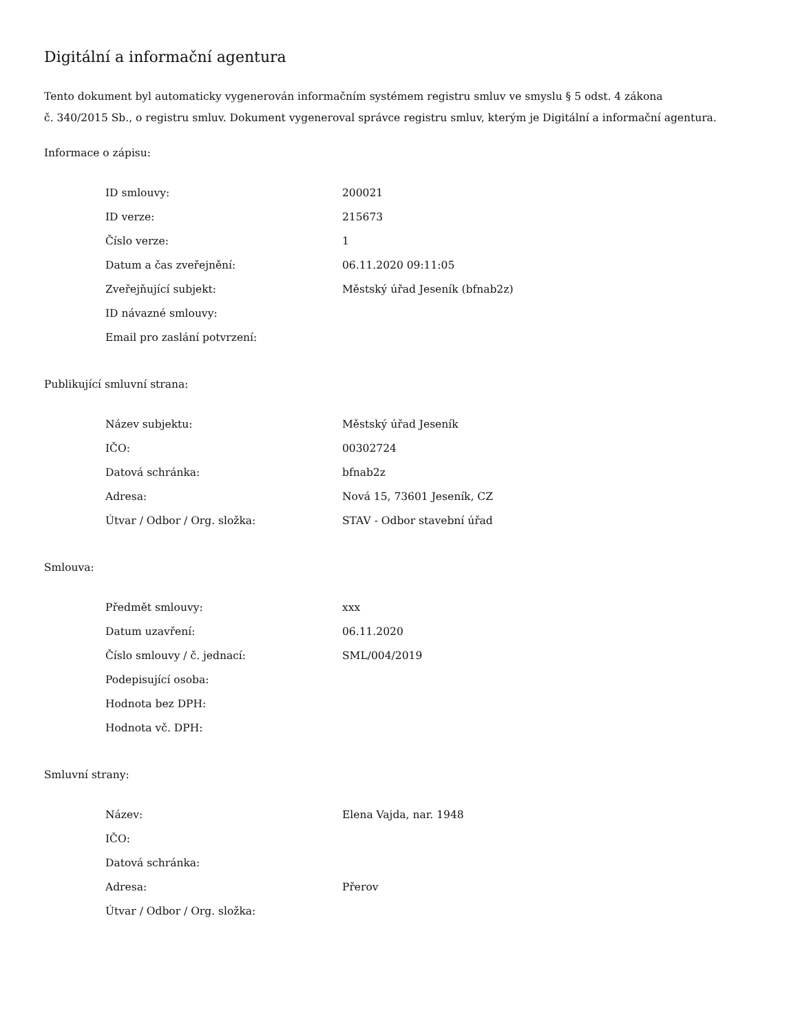Digitální a informační agentura
Tento dokument byl automaticky vygenerován informačním systémem registru smluv ve smyslu § 5 odst. 4 zákona
č. 340/2015 Sb., o registru smluv. Dokument vygeneroval správce registru smluv, kterým je Digitální a informační agentura.
Informace o zápisu:
| ID smlouvy: | 200021 |
| ID verze: | 215673 |
| Číslo verze: | 1 |
| Datum a čas zveřejnění: | 06.11.2020 09:11:05 |
| Zveřejňující subjekt: | Městský úřad Jeseník (bfnab2z) |
| ID návazné smlouvy: | |
| Email pro zaslání potvrzení: | |
Publikující smluvní strana:
| Název subjektu: | Městský úřad Jeseník |
| IČO: | 00302724 |
| Datová schránka: | bfnab2z |
| Adresa: | Nová 15, 73601 Jeseník, CZ |
| Útvar / Odbor / Org. složka: | STAV - Odbor stavební úřad |
Smlouva:
| Předmět smlouvy: | xxx |
| Datum uzavření: | 06.11.2020 |
| Číslo smlouvy / č. jednací: | SML/004/2019 |
| Podepisující osoba: | |
| Hodnota bez DPH: | |
| Hodnota vč. DPH: | |
Smluvní strany:
| Název: | Elena Vajda, nar. 1948 |
| IČO: | |
| Datová schránka: | |
| Adresa: | Přerov |
| Útvar / Odbor / Org. složka: | |